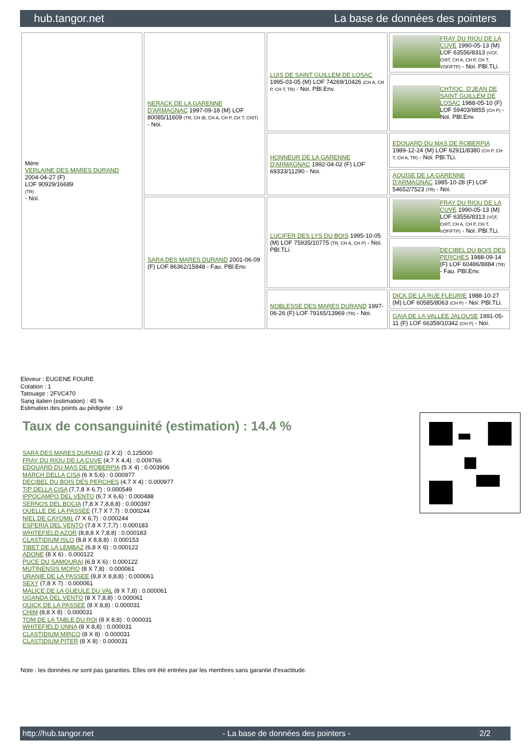hub.tangor.net La base de données des pointers
| Mère VERLAINE DES MARES DURAND 2004-04-27 (F) LOF 90929/16689 (TR) - Noi. | NERACK DE LA GARENNE D'ARMAGNAC 1997-09-18 (M) LOF 80085/11609 (TR, CH IB, CH A, CH P, CH T, CHIT) - Noi. | LUIS DE SAINT GUILLEM DE LOSAC 1995-03-05 (M) LOF 74269/10426 (CH A, CH P, CH T, TR) - Noi. PBl.Env. | FRAY DU RIOU DE LA CUVE 1990-05-13 (M) LOF 63556/8313 (VCF, CHIT, CH A, CH P, CH T, VOF/FTP) - Noi. PBl.TLi. |
| | | | CHT/QC. D'JEAN DE SAINT GUILLEM DE LOSAC 1988-05-10 (F) LOF 59403/8855 (CH P) - Noi. PBl.Env. |
| | | HONNEUR DE LA GARENNE D'ARMAGNAC 1992-04-02 (F) LOF 69333/11290 - Noi. | EDOUARD DU MAS DE ROBERPIA 1989-12-24 (M) LOF 62911/8380 (CH P, CH T, CH A, TR) - Noi. PBl.TLi. |
| | | | AQUISE DE LA GARENNE D'ARMAGNAC 1985-10-28 (F) LOF 54652/7523 (TR) - Noi. |
| | SARA DES MARES DURAND 2001-06-09 (F) LOF 86362/15848 - Fau. PBl.Env. | LUCIFER DES LYS DU BOIS 1995-10-05 (M) LOF 75935/10775 (TR, CH A, CH P) - Noi. PBl.TLi. | FRAY DU RIOU DE LA CUVE 1990-05-13 (M) LOF 63556/8313 (VCF, CHIT, CH A, CH P, CH T, VOF/FTP) - Noi. PBl.TLi. |
| | | | DECIBEL DU BOIS DES PERCHES 1988-09-14 (F) LOF 60486/8884 (TR) - Fau. PBl.Env. |
| | | NOBLESSE DES MARES DURAND 1997-06-26 (F) LOF 79165/13969 (TR) - Noi. | DICK DE LA RUE FLEURIE 1988-10-27 (M) LOF 60585/8063 (CH P) - Noi. PBl.TLi. |
| | | | GAIA DE LA VALLEE JALOUSE 1991-05-11 (F) LOF 66359/10342 (CH P) - Noi. |
Eleveur : EUGENE FOURE
Cotation : 1
Tatouage : 2FVC470
Sang italien (estimation) : 45 %
Estimation des points au pédigrée : 19
Taux de consanguinité (estimation) : 14.4 %
SARA DES MARES DURAND (2 X 2) : 0.125000
FRAY DU RIOU DE LA CUVE (4,7 X 4,4) : 0.009766
EDOUARD DU MAS DE ROBERPIA (5 X 4) : 0.003906
MARCH DELLA CISA (6 X 5,6) : 0.000977
DECIBEL DU BOIS DES PERCHES (4,7 X 4) : 0.000977
TIP DELLA CISA (7,7,8 X 6,7) : 0.000549
IPPOCAMPO DEL VENTO (6,7 X 6,6) : 0.000488
SERNOS DEL BOCIA (7,8 X 7,8,8,8) : 0.000397
OUELLE DE LA PASSEE (7,7 X 7,7) : 0.000244
NIEL DE CAYOMIL (7 X 6,7) : 0.000244
ESPERIA DEL VENTO (7,8 X 7,7,7) : 0.000183
WHITEFIELD AZOR (8,8,8 X 7,8,8) : 0.000183
CLASTIDIUM ISLO (8,8 X 8,8,8) : 0.000153
TIBET DE LA LEMBAZ (6,8 X 6) : 0.000122
ADONE (8 X 6) : 0.000122
PUCE DU SAMOURAI (6,8 X 6) : 0.000122
MUTINENSIS MORO (8 X 7,8) : 0.000061
URANIE DE LA PASSEE (8,8 X 8,8,8) : 0.000061
SEXY (7,8 X 7) : 0.000061
MALICE DE LA GUEULE DU VAL (8 X 7,8) : 0.000061
UGANDA DEL VENTO (8 X 7,8,8) : 0.000061
QUICK DE LA PASSEE (8 X 8,8) : 0.000031
CHIM (8,8 X 8) : 0.000031
TOM DE LA TABLE DU ROI (8 X 8,8) : 0.000031
WHITEFIELD UNNA (8 X 8,8) : 0.000031
CLASTIDIUM MIRCO (8 X 8) : 0.000031
CLASTIDIUM PITER (8 X 8) : 0.000031
Note : les données ne sont pas garanties. Elles ont été entrées par les membres sans garantie d'exactitude.
http://hub.tangor.net - La base de données des pointers - 2/2